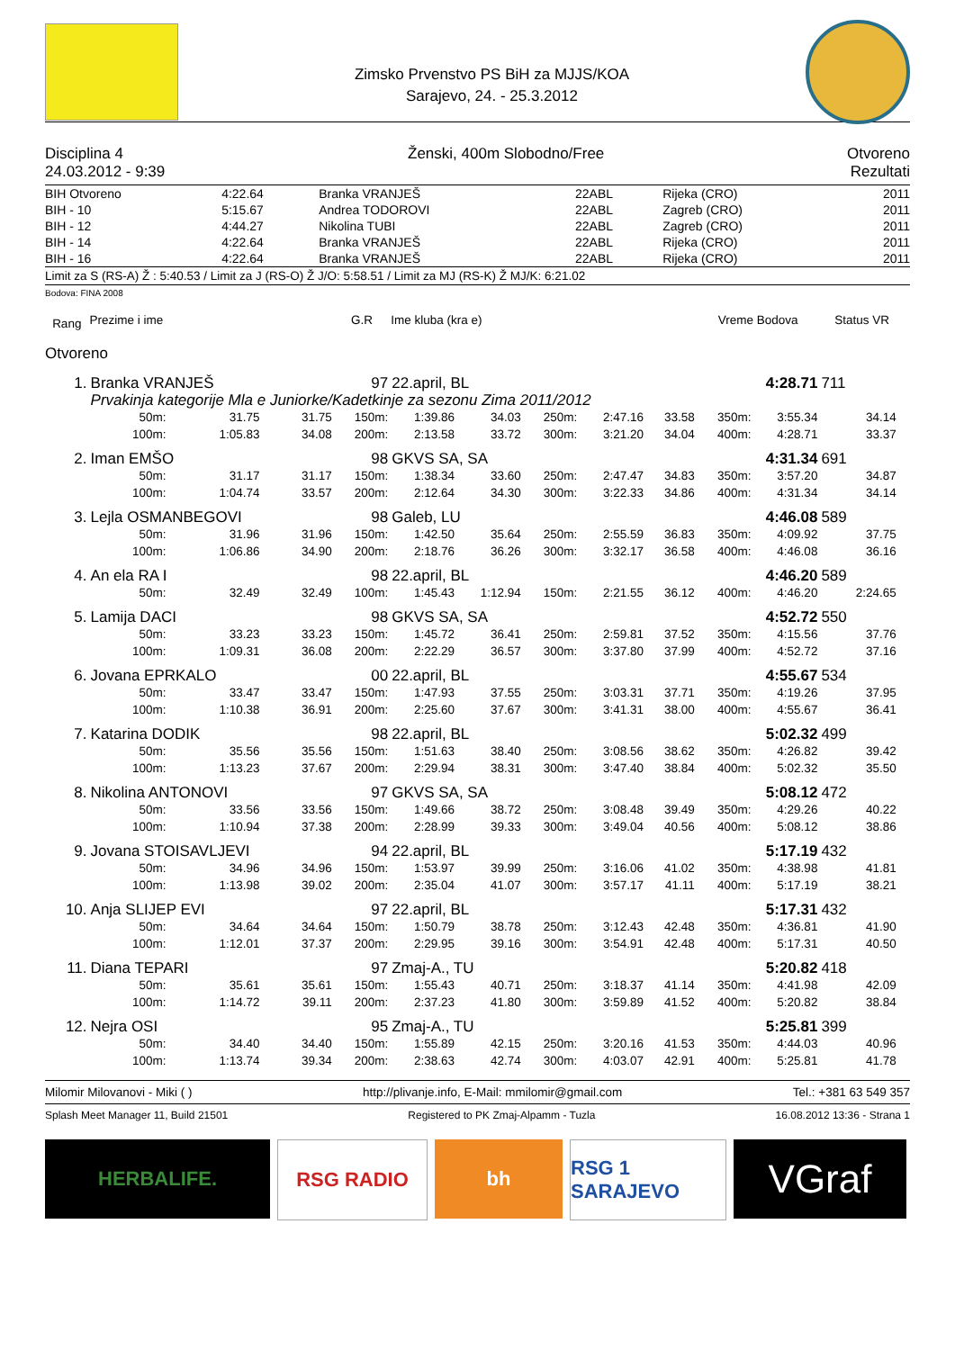Zimsko Prvenstvo PS BiH za MJJS/KOA
Sarajevo, 24. - 25.3.2012
Disciplina 4
24.03.2012 - 9:39
Ženski, 400m Slobodno/Free Otvoreno
Rezultati
| BIH Otvoreno | 4:22.64 | Branka VRANJEŠ | 22ABL | Rijeka (CRO) | 2011 |
| BIH - 10 | 5:15.67 | Andrea TODOROVI | 22ABL | Zagreb (CRO) | 2011 |
| BIH - 12 | 4:44.27 | Nikolina TUBI | 22ABL | Zagreb (CRO) | 2011 |
| BIH - 14 | 4:22.64 | Branka VRANJEŠ | 22ABL | Rijeka (CRO) | 2011 |
| BIH - 16 | 4:22.64 | Branka VRANJEŠ | 22ABL | Rijeka (CRO) | 2011 |
Limit za S (RS-A) Ž : 5:40.53 / Limit za J (RS-O) Ž J/O: 5:58.51 / Limit za MJ (RS-K) Ž MJ/K: 6:21.02
Bodova: FINA 2008
| Rang | Prezime i ime | | | G.R | Ime kluba (kra e) | | | | | Vreme Bodova | | Status VR | | |
| --- | --- | --- | --- | --- | --- | --- | --- | --- | --- | --- | --- | --- | --- | --- |
| Otvoreno | | | | | | | | | | | | | | |
| 1. | Branka VRANJEŠ | | | 97 | 22.april, BL | | | | | 4:28.71 | | 711 | | |
| | Prvakinja kategorije Mla e Juniorke/Kadetkinje za sezonu Zima 2011/2012 | | | | | | | | | | | | | |
| | 50m: | 31.75 | 31.75 | 150m: | 1:39.86 | 34.03 | 250m: | 2:47.16 | 33.58 | 350m: | 3:55.34 | 34.14 | | |
| | 100m: | 1:05.83 | 34.08 | 200m: | 2:13.58 | 33.72 | 300m: | 3:21.20 | 34.04 | 400m: | 4:28.71 | 33.37 | | |
| 2. | Iman EMŠO | | | 98 | GKVS SA, SA | | | | | 4:31.34 | | 691 | | |
| | 50m: | 31.17 | 31.17 | 150m: | 1:38.34 | 33.60 | 250m: | 2:47.47 | 34.83 | 350m: | 3:57.20 | 34.87 | | |
| | 100m: | 1:04.74 | 33.57 | 200m: | 2:12.64 | 34.30 | 300m: | 3:22.33 | 34.86 | 400m: | 4:31.34 | 34.14 | | |
| 3. | Lejla OSMANBEGOVI | | | 98 | Galeb, LU | | | | | 4:46.08 | | 589 | | |
| | 50m: | 31.96 | 31.96 | 150m: | 1:42.50 | 35.64 | 250m: | 2:55.59 | 36.83 | 350m: | 4:09.92 | 37.75 | | |
| | 100m: | 1:06.86 | 34.90 | 200m: | 2:18.76 | 36.26 | 300m: | 3:32.17 | 36.58 | 400m: | 4:46.08 | 36.16 | | |
| 4. | An ela RA I | | | 98 | 22.april, BL | | | | | 4:46.20 | | 589 | | |
| | 50m: | 32.49 | 32.49 | 100m: | 1:45.43 | 1:12.94 | 150m: | 2:21.55 | 36.12 | 400m: | 4:46.20 | 2:24.65 | | |
| 5. | Lamija DACI | | | 98 | GKVS SA, SA | | | | | 4:52.72 | | 550 | | |
| | 50m: | 33.23 | 33.23 | 150m: | 1:45.72 | 36.41 | 250m: | 2:59.81 | 37.52 | 350m: | 4:15.56 | 37.76 | | |
| | 100m: | 1:09.31 | 36.08 | 200m: | 2:22.29 | 36.57 | 300m: | 3:37.80 | 37.99 | 400m: | 4:52.72 | 37.16 | | |
| 6. | Jovana EPRKALO | | | 00 | 22.april, BL | | | | | 4:55.67 | | 534 | | |
| | 50m: | 33.47 | 33.47 | 150m: | 1:47.93 | 37.55 | 250m: | 3:03.31 | 37.71 | 350m: | 4:19.26 | 37.95 | | |
| | 100m: | 1:10.38 | 36.91 | 200m: | 2:25.60 | 37.67 | 300m: | 3:41.31 | 38.00 | 400m: | 4:55.67 | 36.41 | | |
| 7. | Katarina DODIK | | | 98 | 22.april, BL | | | | | 5:02.32 | | 499 | | |
| | 50m: | 35.56 | 35.56 | 150m: | 1:51.63 | 38.40 | 250m: | 3:08.56 | 38.62 | 350m: | 4:26.82 | 39.42 | | |
| | 100m: | 1:13.23 | 37.67 | 200m: | 2:29.94 | 38.31 | 300m: | 3:47.40 | 38.84 | 400m: | 5:02.32 | 35.50 | | |
| 8. | Nikolina ANTONOVI | | | 97 | GKVS SA, SA | | | | | 5:08.12 | | 472 | | |
| | 50m: | 33.56 | 33.56 | 150m: | 1:49.66 | 38.72 | 250m: | 3:08.48 | 39.49 | 350m: | 4:29.26 | 40.22 | | |
| | 100m: | 1:10.94 | 37.38 | 200m: | 2:28.99 | 39.33 | 300m: | 3:49.04 | 40.56 | 400m: | 5:08.12 | 38.86 | | |
| 9. | Jovana STOISAVLJEVI | | | 94 | 22.april, BL | | | | | 5:17.19 | | 432 | | |
| | 50m: | 34.96 | 34.96 | 150m: | 1:53.97 | 39.99 | 250m: | 3:16.06 | 41.02 | 350m: | 4:38.98 | 41.81 | | |
| | 100m: | 1:13.98 | 39.02 | 200m: | 2:35.04 | 41.07 | 300m: | 3:57.17 | 41.11 | 400m: | 5:17.19 | 38.21 | | |
| 10. | Anja SLIJEP EVI | | | 97 | 22.april, BL | | | | | 5:17.31 | | 432 | | |
| | 50m: | 34.64 | 34.64 | 150m: | 1:50.79 | 38.78 | 250m: | 3:12.43 | 42.48 | 350m: | 4:36.81 | 41.90 | | |
| | 100m: | 1:12.01 | 37.37 | 200m: | 2:29.95 | 39.16 | 300m: | 3:54.91 | 42.48 | 400m: | 5:17.31 | 40.50 | | |
| 11. | Diana TEPARI | | | 97 | Zmaj-A., TU | | | | | 5:20.82 | | 418 | | |
| | 50m: | 35.61 | 35.61 | 150m: | 1:55.43 | 40.71 | 250m: | 3:18.37 | 41.14 | 350m: | 4:41.98 | 42.09 | | |
| | 100m: | 1:14.72 | 39.11 | 200m: | 2:37.23 | 41.80 | 300m: | 3:59.89 | 41.52 | 400m: | 5:20.82 | 38.84 | | |
| 12. | Nejra OSI | | | 95 | Zmaj-A., TU | | | | | 5:25.81 | | 399 | | |
| | 50m: | 34.40 | 34.40 | 150m: | 1:55.89 | 42.15 | 250m: | 3:20.16 | 41.53 | 350m: | 4:44.03 | 40.96 | | |
| | 100m: | 1:13.74 | 39.34 | 200m: | 2:38.63 | 42.74 | 300m: | 4:03.07 | 42.91 | 400m: | 5:25.81 | 41.78 | | |
Milomir Milovanovi - Miki ( ) http://plivanje.info, E-Mail: mmilomir@gmail.com Tel.: +381 63 549 357
Splash Meet Manager 11, Build 21501 Registered to PK Zmaj-Alpamm - Tuzla 16.08.2012 13:36 - Strana 1
HERBALIFE. RSG RADIO bh RSG 1 SARAJEVO
VGraf